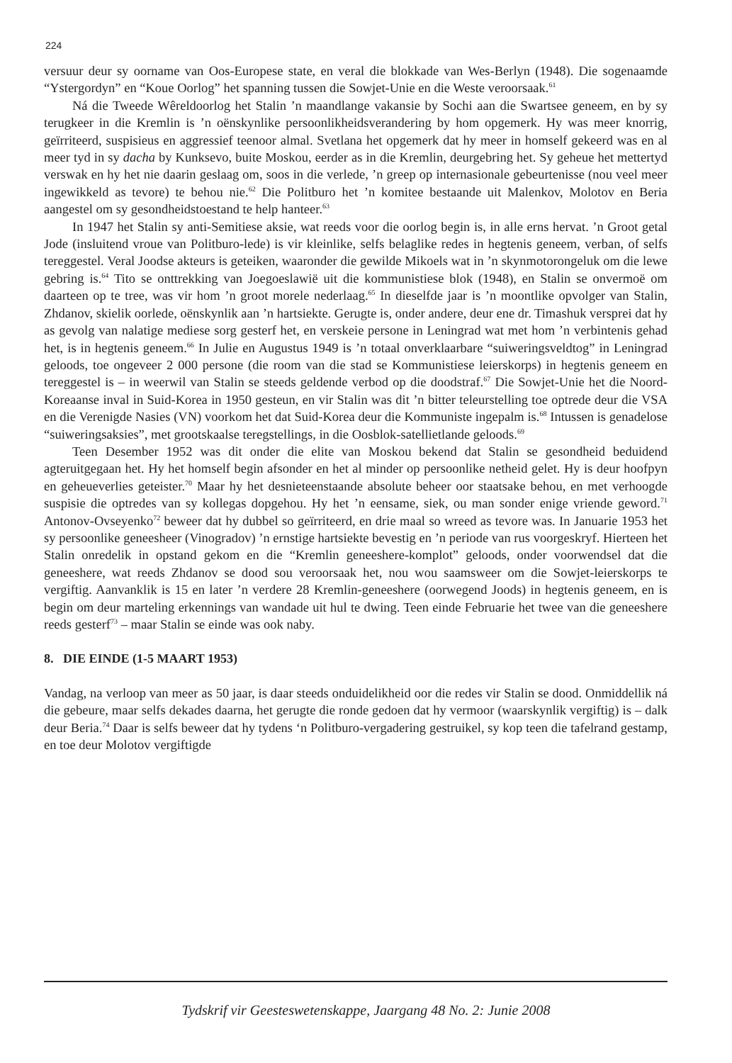224
versuur deur sy oorname van Oos-Europese state, en veral die blokkade van Wes-Berlyn (1948). Die sogenaamde “Ystergordyn” en “Koue Oorlog” het spanning tussen die Sowjet-Unie en die Weste veroorsaak.<sup>61</sup>
Ná die Tweede Wêreldoorlog het Stalin ’n maandlange vakansie by Sochi aan die Swartsee geneem, en by sy terugkeer in die Kremlin is ’n oënskynlike persoonlikheidsverandering by hom opgemerk. Hy was meer knorrig, geïrriteerd, suspisieus en aggressief teenoor almal. Svetlana het opgemerk dat hy meer in homself gekeerd was en al meer tyd in sy dacha by Kunksevo, buite Moskou, eerder as in die Kremlin, deurgebring het. Sy geheue het mettertyd verswak en hy het nie daarin geslaag om, soos in die verlede, ’n greep op internasionale gebeurtenisse (nou veel meer ingewikkeld as tevore) te behou nie.<sup>62</sup> Die Politburo het ’n komitee bestaande uit Malenkov, Molotov en Beria aangestel om sy gesondheidstoestand te help hanteer.<sup>63</sup>
In 1947 het Stalin sy anti-Semitiese aksie, wat reeds voor die oorlog begin is, in alle erns hervat. ’n Groot getal Jode (insluitend vroue van Politburo-lede) is vir kleinlike, selfs belaglike redes in hegtenis geneem, verban, of selfs tereggestel. Veral Joodse akteurs is geteiken, waaronder die gewilde Mikoels wat in ’n skynmotorongeluk om die lewe gebring is.<sup>64</sup> Tito se onttrekking van Joegoeslawië uit die kommunistiese blok (1948), en Stalin se onvermoë om daarteen op te tree, was vir hom ’n groot morele nederlaag.<sup>65</sup> In dieselfde jaar is ’n moontlike opvolger van Stalin, Zhdanov, skielik oorlede, oënskynlik aan ’n hartsiekte. Gerugte is, onder andere, deur ene dr. Timashuk versprei dat hy as gevolg van nalatige mediese sorg gesterf het, en verskeie persone in Leningrad wat met hom ’n verbintenis gehad het, is in hegtenis geneem.<sup>66</sup> In Julie en Augustus 1949 is ’n totaal onverklaarbare “suiweringsveldtog” in Leningrad geloods, toe ongeveer 2 000 persone (die room van die stad se Kommunistiese leierskorps) in hegtenis geneem en tereggestel is – in weerwil van Stalin se steeds geldende verbod op die doodstraf.<sup>67</sup> Die Sowjet-Unie het die Noord-Koreaanse inval in Suid-Korea in 1950 gesteun, en vir Stalin was dit ’n bitter teleurstelling toe optrede deur die VSA en die Verenigde Nasies (VN) voorkom het dat Suid-Korea deur die Kommuniste ingepalm is.<sup>68</sup> Intussen is genadelose “suiweringsaksies”, met grootskaalse teregstellings, in die Oosblok-satellietlande geloods.<sup>69</sup>
Teen Desember 1952 was dit onder die elite van Moskou bekend dat Stalin se gesondheid beduidend agteruitgegaan het. Hy het homself begin afsonder en het al minder op persoonlike netheid gelet. Hy is deur hoofpyn en geheueverlies geteister.<sup>70</sup> Maar hy het desnieteenstaande absolute beheer oor staatsake behou, en met verhoogde suspisie die optredes van sy kollegas dopgehou. Hy het ’n eensame, siek, ou man sonder enige vriende geword.<sup>71</sup> Antonov-Ovseyenko<sup>72</sup> beweer dat hy dubbel so geïrriteerd, en drie maal so wreed as tevore was. In Januarie 1953 het sy persoonlike geneesheer (Vinogradov) ’n ernstige hartsiekte bevestig en ’n periode van rus voorgeskryf. Hierteen het Stalin onredelik in opstand gekom en die “Kremlin geneeshere-komplot” geloods, onder voorwendsel dat die geneeshere, wat reeds Zhdanov se dood sou veroorsaak het, nou wou saamsweer om die Sowjet-leierskorps te vergiftig. Aanvanklik is 15 en later ’n verdere 28 Kremlin-geneeshere (oorwegend Joods) in hegtenis geneem, en is begin om deur marteling erkennings van wandade uit hul te dwing. Teen einde Februarie het twee van die geneeshere reeds gesterf<sup>73</sup> – maar Stalin se einde was ook naby.
8. DIE EINDE (1-5 MAART 1953)
Vandag, na verloop van meer as 50 jaar, is daar steeds onduidelikheid oor die redes vir Stalin se dood. Onmiddellik ná die gebeure, maar selfs dekades daarna, het gerugte die ronde gedoen dat hy vermoor (waarskynlik vergiftig) is – dalk deur Beria.<sup>74</sup> Daar is selfs beweer dat hy tydens ‘n Politburo-vergadering gestruikel, sy kop teen die tafelrand gestamp, en toe deur Molotov vergiftigde
Tydskrif vir Geesteswetenskappe, Jaargang 48 No. 2: Junie 2008